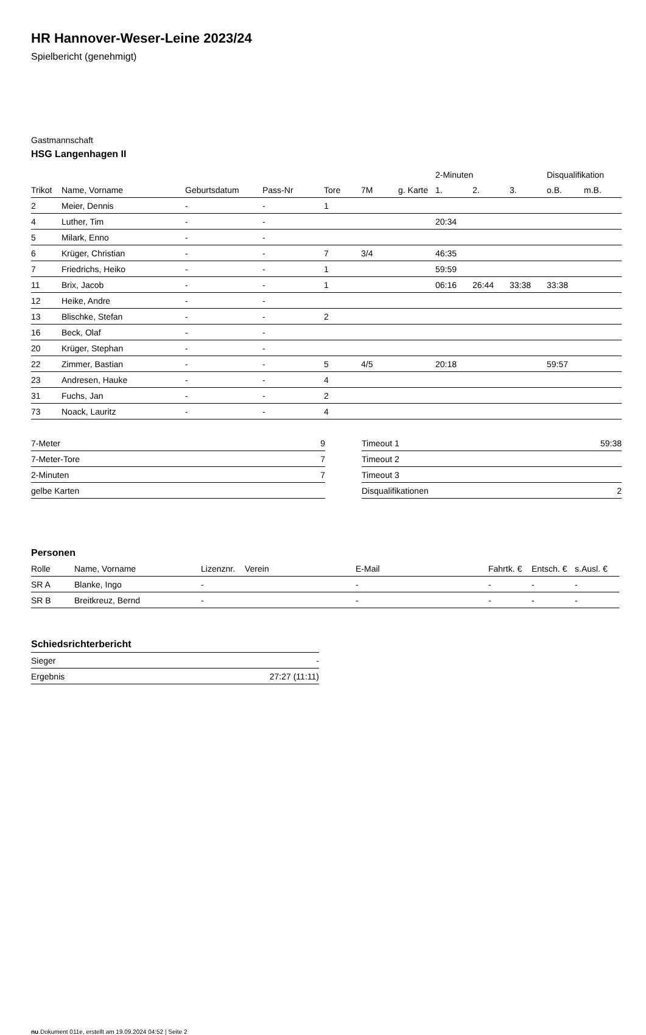HR Hannover-Weser-Leine 2023/24
Spielbericht (genehmigt)
Gastmannschaft
HSG Langenhagen II
| | | | | | | | 2-Minuten | | | Disqualifikation | |
| --- | --- | --- | --- | --- | --- | --- | --- | --- | --- | --- | --- |
| Trikot | Name, Vorname | Geburtsdatum | Pass-Nr | Tore | 7M | g. Karte | 1. | 2. | 3. | o.B. | m.B. |
| 2 | Meier, Dennis | - | - | 1 | | | | | | | |
| 4 | Luther, Tim | - | - | | | | 20:34 | | | | |
| 5 | Milark, Enno | - | - | | | | | | | | |
| 6 | Krüger, Christian | - | - | 7 | 3/4 | | 46:35 | | | | |
| 7 | Friedrichs, Heiko | - | - | 1 | | | 59:59 | | | | |
| 11 | Brix, Jacob | - | - | 1 | | | 06:16 | 26:44 | 33:38 | 33:38 | |
| 12 | Heike, Andre | - | - | | | | | | | | |
| 13 | Blischke, Stefan | - | - | 2 | | | | | | | |
| 16 | Beck, Olaf | - | - | | | | | | | | |
| 20 | Krüger, Stephan | - | - | | | | | | | | |
| 22 | Zimmer, Bastian | - | - | 5 | 4/5 | | 20:18 | | | 59:57 | |
| 23 | Andresen, Hauke | - | - | 4 | | | | | | | |
| 31 | Fuchs, Jan | - | - | 2 | | | | | | | |
| 73 | Noack, Lauritz | - | - | 4 | | | | | | | |
| 7-Meter | 9 |
| 7-Meter-Tore | 7 |
| 2-Minuten | 7 |
| gelbe Karten | |
| Timeout 1 | 59:38 |
| Timeout 2 | |
| Timeout 3 | |
| Disqualifikationen | 2 |
Personen
| Rolle | Name, Vorname | Lizenznr. | Verein | E-Mail | Fahrtk. € | Entsch. € | s.Ausl. € |
| --- | --- | --- | --- | --- | --- | --- | --- |
| SR A | Blanke, Ingo | - | | - | - | - | - |
| SR B | Breitkreuz, Bernd | - | | - | - | - | - |
Schiedsrichterbericht
| Sieger | - |
| Ergebnis | 27:27 (11:11) |
nu.Dokument 011e, erstellt am 19.09.2024 04:52 | Seite 2